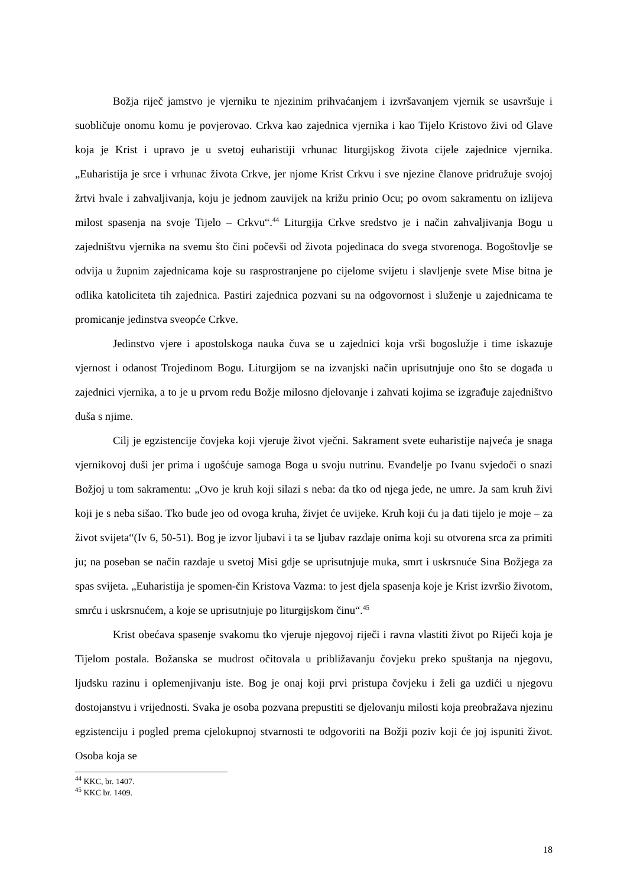Božja riječ jamstvo je vjerniku te njezinim prihvaćanjem i izvršavanjem vjernik se usavršuje i suobličuje onomu komu je povjerovao. Crkva kao zajednica vjernika i kao Tijelo Kristovo živi od Glave koja je Krist i upravo je u svetoj euharistiji vrhunac liturgijskog života cijele zajednice vjernika. „Euharistija je srce i vrhunac života Crkve, jer njome Krist Crkvu i sve njezine članove pridružuje svojoj žrtvi hvale i zahvaljivanja, koju je jednom zauvijek na križu prinio Ocu; po ovom sakramentu on izlijeva milost spasenja na svoje Tijelo – Crkvu“.<sup>44</sup> Liturgija Crkve sredstvo je i način zahvaljivanja Bogu u zajedništvu vjernika na svemu što čini počevši od života pojedinaca do svega stvorenoga. Bogoštovlje se odvija u župnim zajednicama koje su rasprostranjene po cijelome svijetu i slavljenje svete Mise bitna je odlika katoliciteta tih zajednica. Pastiri zajednica pozvani su na odgovornost i služenje u zajednicama te promicanje jedinstva sveopće Crkve.
Jedinstvo vjere i apostolskoga nauka čuva se u zajednici koja vrši bogoslužje i time iskazuje vjernost i odanost Trojedinom Bogu. Liturgijom se na izvanjski način uprisutnjuje ono što se događa u zajednici vjernika, a to je u prvom redu Božje milosno djelovanje i zahvati kojima se izgrađuje zajedništvo duša s njime.
Cilj je egzistencije čovjeka koji vjeruje život vječni. Sakrament svete euharistije najveća je snaga vjernikovoj duši jer prima i ugošćuje samoga Boga u svoju nutrinu. Evanđelje po Ivanu svjedoči o snazi Božjoj u tom sakramentu: „Ovo je kruh koji silazi s neba: da tko od njega jede, ne umre. Ja sam kruh živi koji je s neba sišao. Tko bude jeo od ovoga kruha, živjet će uvijeke. Kruh koji ću ja dati tijelo je moje – za život svijeta“(Iv 6, 50-51). Bog je izvor ljubavi i ta se ljubav razdaje onima koji su otvorena srca za primiti ju; na poseban se način razdaje u svetoj Misi gdje se uprisutnjuje muka, smrt i uskrsnuće Sina Božjega za spas svijeta. „Euharistija je spomen-čin Kristova Vazma: to jest djela spasenja koje je Krist izvršio životom, smrću i uskrsnućem, a koje se uprisutnjuje po liturgijskom činu“.<sup>45</sup>
Krist obećava spasenje svakomu tko vjeruje njegovoj riječi i ravna vlastiti život po Riječi koja je Tijelom postala. Božanska se mudrost očitovala u približavanju čovjeku preko spuštanja na njegovu, ljudsku razinu i oplemenjivanju iste. Bog je onaj koji prvi pristupa čovjeku i želi ga uzdići u njegovu dostojanstvu i vrijednosti. Svaka je osoba pozvana prepustiti se djelovanju milosti koja preobražava njezinu egzistenciju i pogled prema cjelokupnoj stvarnosti te odgovoriti na Božji poziv koji će joj ispuniti život. Osoba koja se
<sup>44</sup> KKC, br. 1407.
<sup>45</sup> KKC br. 1409.
18